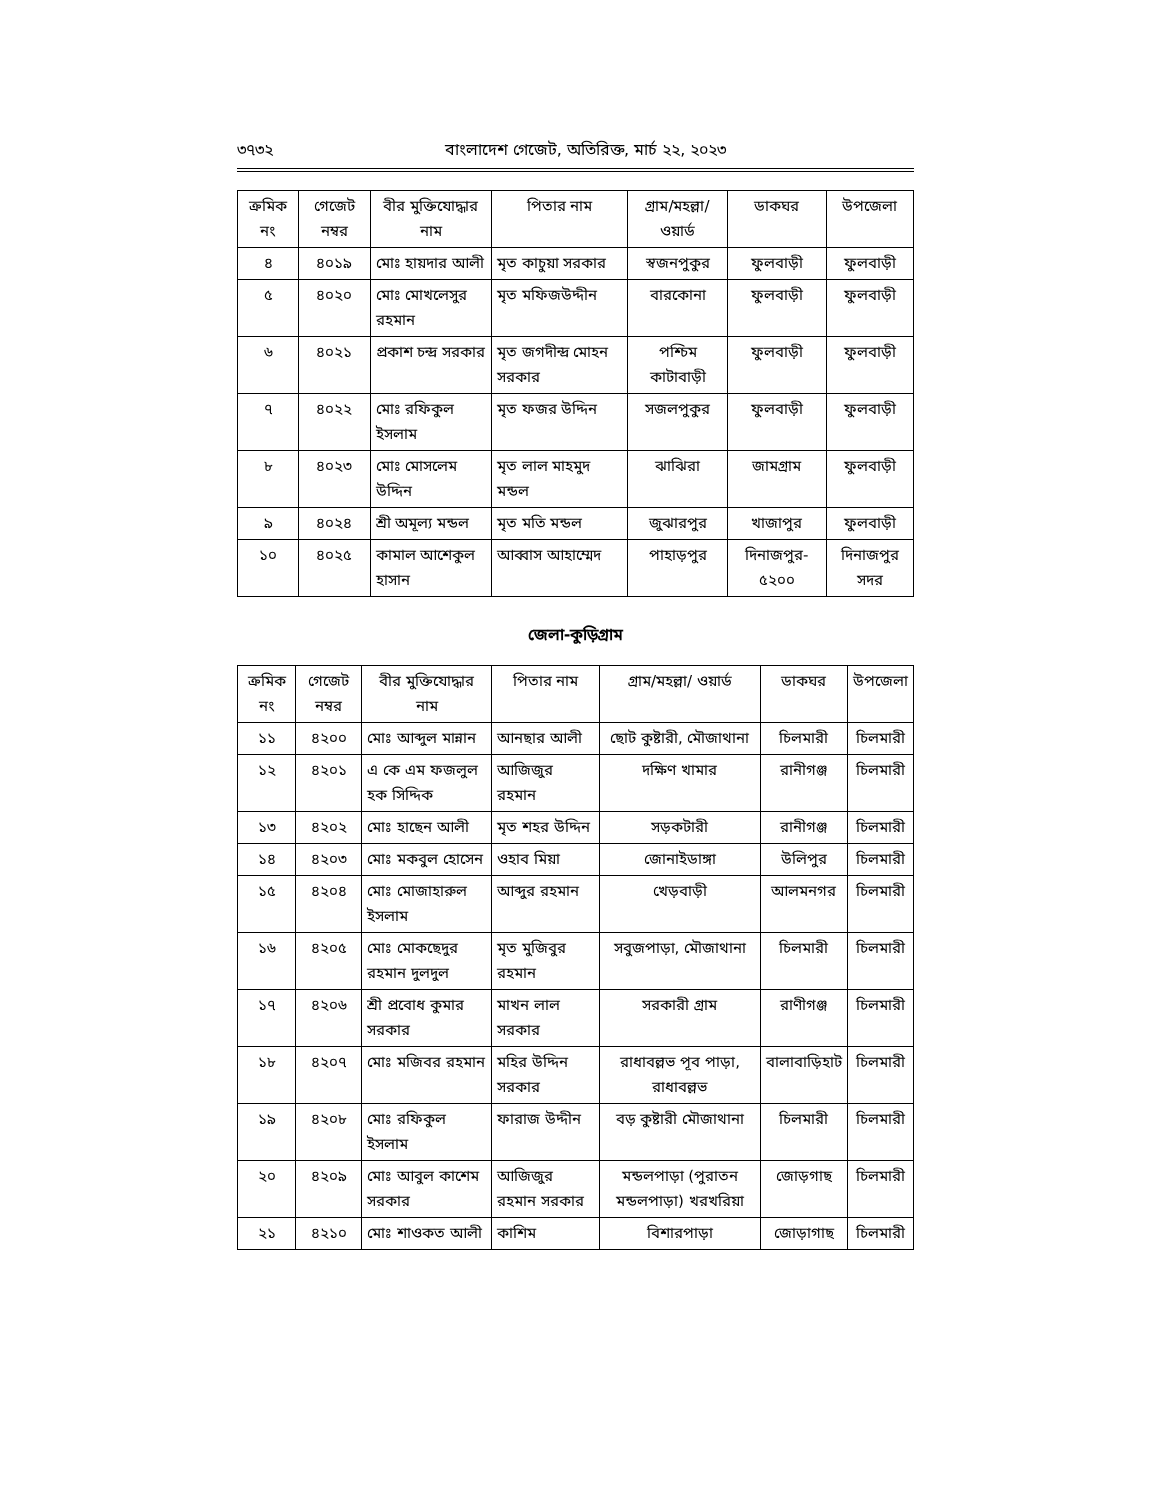৩৭৩২ বাংলাদেশ গেজেট, অতিরিক্ত, মার্চ ২২, ২০২৩
| ক্রমিক নং | গেজেট নম্বর | বীর মুক্তিযোদ্ধার নাম | পিতার নাম | গ্রাম/মহল্লা/ ওয়ার্ড | ডাকঘর | উপজেলা |
| --- | --- | --- | --- | --- | --- | --- |
| ৪ | ৪০১৯ | মোঃ হায়দার আলী | মৃত কাচুয়া সরকার | স্বজনপুকুর | ফুলবাড়ী | ফুলবাড়ী |
| ৫ | ৪০২০ | মোঃ মোখলেসুর রহমান | মৃত মফিজউদ্দীন | বারকোনা | ফুলবাড়ী | ফুলবাড়ী |
| ৬ | ৪০২১ | প্রকাশ চন্দ্র সরকার | মৃত জগদীন্দ্র মোহন সরকার | পশ্চিম কাটাবাড়ী | ফুলবাড়ী | ফুলবাড়ী |
| ৭ | ৪০২২ | মোঃ রফিকুল ইসলাম | মৃত ফজর উদ্দিন | সজলপুকুর | ফুলবাড়ী | ফুলবাড়ী |
| ৮ | ৪০২৩ | মোঃ মোসলেম উদ্দিন | মৃত লাল মাহমুদ মন্ডল | ঝাঝিরা | জামগ্রাম | ফুলবাড়ী |
| ৯ | ৪০২৪ | শ্রী অমূল্য মন্ডল | মৃত মতি মন্ডল | জুঝারপুর | খাজাপুর | ফুলবাড়ী |
| ১০ | ৪০২৫ | কামাল আশেকুল হাসান | আব্বাস আহাম্মেদ | পাহাড়পুর | দিনাজপুর- ৫২০০ | দিনাজপুর সদর |
জেলা-কুড়িগ্রাম
| ক্রমিক নং | গেজেট নম্বর | বীর মুক্তিযোদ্ধার নাম | পিতার নাম | গ্রাম/মহল্লা/ ওয়ার্ড | ডাকঘর | উপজেলা |
| --- | --- | --- | --- | --- | --- | --- |
| ১১ | ৪২০০ | মোঃ আব্দুল মান্নান | আনছার আলী | ছোট কুষ্টারী, মৌজাথানা | চিলমারী | চিলমারী |
| ১২ | ৪২০১ | এ কে এম ফজলুল হক সিদ্দিক | আজিজুর রহমান | দক্ষিণ খামার | রানীগঞ্জ | চিলমারী |
| ১৩ | ৪২০২ | মোঃ হাছেন আলী | মৃত শহর উদ্দিন | সড়কটারী | রানীগঞ্জ | চিলমারী |
| ১৪ | ৪২০৩ | মোঃ মকবুল হোসেন | ওহাব মিয়া | জোনাইডাঙ্গা | উলিপুর | চিলমারী |
| ১৫ | ৪২০৪ | মোঃ মোজাহারুল ইসলাম | আব্দুর রহমান | খেড়বাড়ী | আলমনগর | চিলমারী |
| ১৬ | ৪২০৫ | মোঃ মোকছেদুর রহমান দুলদুল | মৃত মুজিবুর রহমান | সবুজপাড়া, মৌজাথানা | চিলমারী | চিলমারী |
| ১৭ | ৪২০৬ | শ্রী প্রবোধ কুমার সরকার | মাখন লাল সরকার | সরকারী গ্রাম | রাণীগঞ্জ | চিলমারী |
| ১৮ | ৪২০৭ | মোঃ মজিবর রহমান | মহির উদ্দিন সরকার | রাধাবল্লভ পূব পাড়া, রাধাবল্লভ | বালাবাড়িহাট | চিলমারী |
| ১৯ | ৪২০৮ | মোঃ রফিকুল ইসলাম | ফারাজ উদ্দীন | বড় কুষ্টারী মৌজাথানা | চিলমারী | চিলমারী |
| ২০ | ৪২০৯ | মোঃ আবুল কাশেম সরকার | আজিজুর রহমান সরকার | মন্ডলপাড়া (পুরাতন মন্ডলপাড়া) খরখরিয়া | জোড়গাছ | চিলমারী |
| ২১ | ৪২১০ | মোঃ শাওকত আলী | কাশিম | বিশারপাড়া | জোড়াগাছ | চিলমারী |